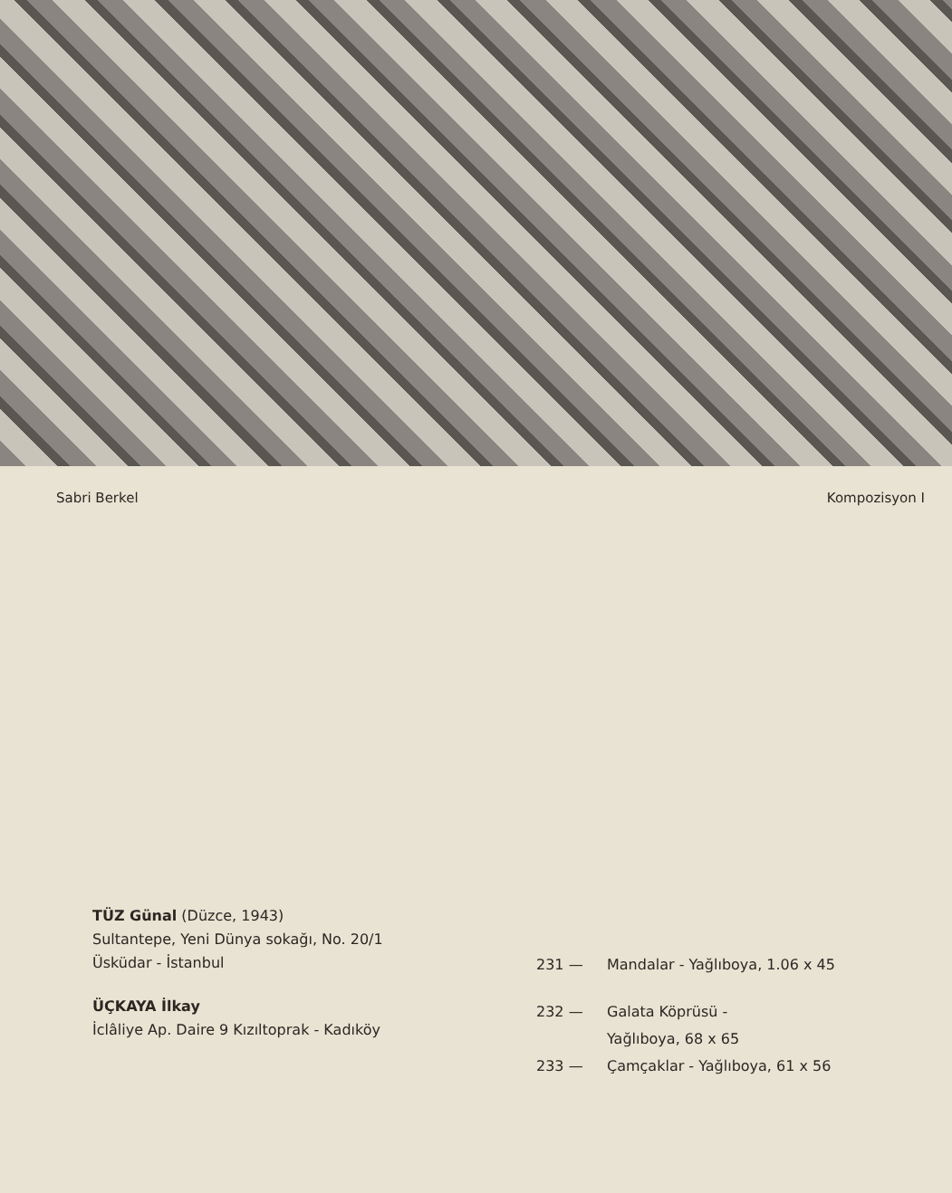Sabri Berkel Kompozisyon I
TÜZ Günal (Düzce, 1943)
Sultantepe, Yeni Dünya sokağı, No. 20/1
Üsküdar - İstanbul
ÜÇKAYA İlkay
İclâliye Ap. Daire 9 Kızıltoprak - Kadıköy
231 — Mandalar - Yağlıboya, 1.06 x 45
232 — Galata Köprüsü -
Yağlıboya, 68 x 65
233 — Çamçaklar - Yağlıboya, 61 x 56